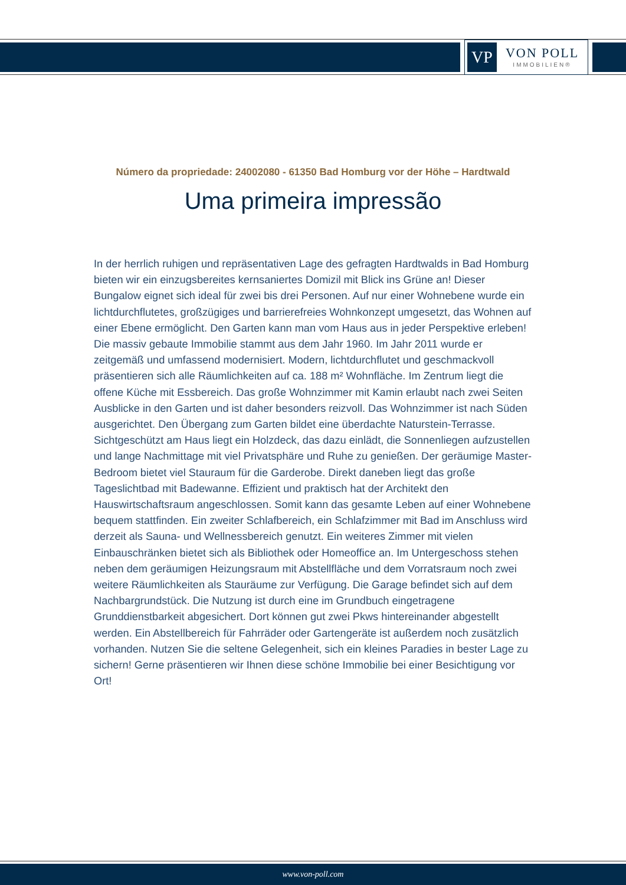VP
VON POLL
IMMOBILIEN®
Número da propriedade: 24002080 - 61350 Bad Homburg vor der Höhe – Hardtwald
Uma primeira impressão
In der herrlich ruhigen und repräsentativen Lage des gefragten Hardtwalds in Bad Homburg bieten wir ein einzugsbereites kernsaniertes Domizil mit Blick ins Grüne an! Dieser Bungalow eignet sich ideal für zwei bis drei Personen. Auf nur einer Wohnebene wurde ein lichtdurchflutetes, großzügiges und barrierefreies Wohnkonzept umgesetzt, das Wohnen auf einer Ebene ermöglicht. Den Garten kann man vom Haus aus in jeder Perspektive erleben! Die massiv gebaute Immobilie stammt aus dem Jahr 1960. Im Jahr 2011 wurde er zeitgemäß und umfassend modernisiert. Modern, lichtdurchflutet und geschmackvoll präsentieren sich alle Räumlichkeiten auf ca. 188 m² Wohnfläche. Im Zentrum liegt die offene Küche mit Essbereich. Das große Wohnzimmer mit Kamin erlaubt nach zwei Seiten Ausblicke in den Garten und ist daher besonders reizvoll. Das Wohnzimmer ist nach Süden ausgerichtet. Den Übergang zum Garten bildet eine überdachte Naturstein-Terrasse. Sichtgeschützt am Haus liegt ein Holzdeck, das dazu einlädt, die Sonnenliegen aufzustellen und lange Nachmittage mit viel Privatsphäre und Ruhe zu genießen. Der geräumige Master-Bedroom bietet viel Stauraum für die Garderobe. Direkt daneben liegt das große Tageslichtbad mit Badewanne. Effizient und praktisch hat der Architekt den Hauswirtschaftsraum angeschlossen. Somit kann das gesamte Leben auf einer Wohnebene bequem stattfinden. Ein zweiter Schlafbereich, ein Schlafzimmer mit Bad im Anschluss wird derzeit als Sauna- und Wellnessbereich genutzt. Ein weiteres Zimmer mit vielen Einbauschränken bietet sich als Bibliothek oder Homeoffice an. Im Untergeschoss stehen neben dem geräumigen Heizungsraum mit Abstellfläche und dem Vorratsraum noch zwei weitere Räumlichkeiten als Stauräume zur Verfügung. Die Garage befindet sich auf dem Nachbargrundstück. Die Nutzung ist durch eine im Grundbuch eingetragene Grunddienstbarkeit abgesichert. Dort können gut zwei Pkws hintereinander abgestellt werden. Ein Abstellbereich für Fahrräder oder Gartengeräte ist außerdem noch zusätzlich vorhanden. Nutzen Sie die seltene Gelegenheit, sich ein kleines Paradies in bester Lage zu sichern! Gerne präsentieren wir Ihnen diese schöne Immobilie bei einer Besichtigung vor Ort!
www.von-poll.com